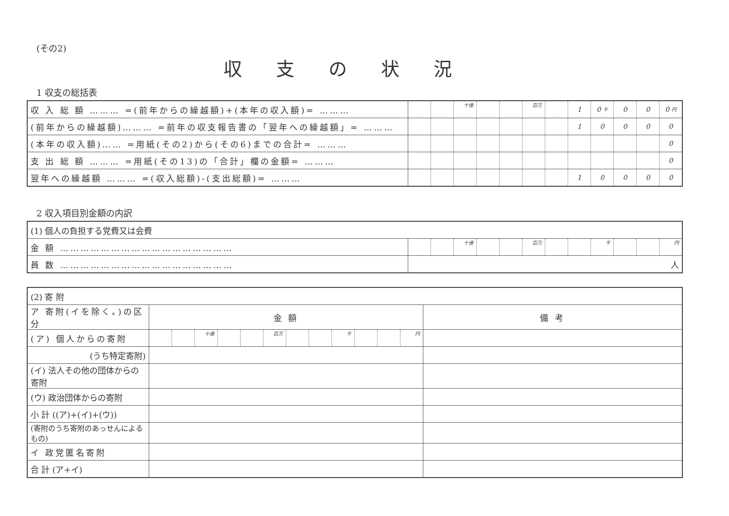(その2)
収支の状況
1 収支の総括表
| 収 入 総 額 ……… =(前年からの繰越額)+(本年の収入額)= ……… | | | 十億 | | | 百万 | | 1 | 0 千 | 0 | 0 | 0 円 |
| (前年からの繰越額)……… =前年の収支報告書の「翌年への繰越額」= ……… | | | | | | | | 1 | 0 | 0 | 0 | 0 |
| (本年の収入額)…… =用紙(その2)から(その6)までの合計= ……… | | | | | | | | | | | | 0 |
| 支 出 総 額 ……… =用紙(その13)の「合計」欄の金額= ……… | | | | | | | | | | | | 0 |
| 翌年への繰越額 ……… =(収入総額)-(支出総額)= ……… | | | | | | | | 1 | 0 | 0 | 0 | 0 |
2 収入項目別金額の内訳
| (1) 個人の負担する党費又は会費 | | | | | | | | | | | | |
| 金 額 …………………………………………… | | | 十億 | | | 百万 | | | 千 | | | 円 |
| 員 数 …………………………………………… | 人 | | | | | | | | | | | |
| (2) 寄 附 | | | | | | | | | | | | | |
| ア 寄附(イを除く。)の区分 | 金 額 | | | | | | | | | | | | 備 考 |
| (ア) 個人からの寄附 | | | 十億 | | | 百万 | | | 千 | | | 円 | |
| (うち特定寄附) | | | | | | | | | | | | | |
| (イ) 法人その他の団体からの寄附 | | | | | | | | | | | | | |
| (ウ) 政治団体からの寄附 | | | | | | | | | | | | | |
| 小 計 ((ア)+(イ)+(ウ)) | | | | | | | | | | | | | |
| (寄附のうち寄附のあっせんによるもの) | | | | | | | | | | | | | |
| イ 政党匿名寄附 | | | | | | | | | | | | | |
| 合 計 (ア+イ) | | | | | | | | | | | | | |